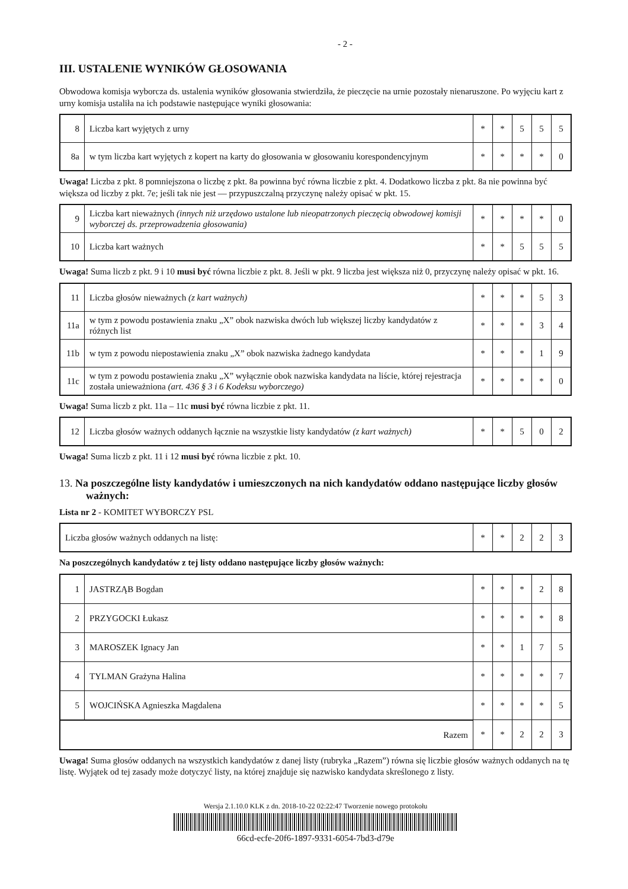- 2 -
III. USTALENIE WYNIKÓW GŁOSOWANIA
Obwodowa komisja wyborcza ds. ustalenia wyników głosowania stwierdziła, że pieczęcie na urnie pozostały nienaruszone. Po wyjęciu kart z urny komisja ustaliła na ich podstawie następujące wyniki głosowania:
| 8 | Liczba kart wyjętych z urny | * | * | 5 | 5 | 5 |
| 8a | w tym liczba kart wyjętych z kopert na karty do głosowania w głosowaniu korespondencyjnym | * | * | * | * | 0 |
Uwaga! Liczba z pkt. 8 pomniejszona o liczbę z pkt. 8a powinna być równa liczbie z pkt. 4. Dodatkowo liczba z pkt. 8a nie powinna być większa od liczby z pkt. 7e; jeśli tak nie jest — przypuszczalną przyczynę należy opisać w pkt. 15.
| 9 | Liczba kart nieważnych (innych niż urzędowo ustalone lub nieopatrzonych pieczęcią obwodowej komisji wyborczej ds. przeprowadzenia głosowania) | * | * | * | * | 0 |
| 10 | Liczba kart ważnych | * | * | 5 | 5 | 5 |
Uwaga! Suma liczb z pkt. 9 i 10 musi być równa liczbie z pkt. 8. Jeśli w pkt. 9 liczba jest większa niż 0, przyczynę należy opisać w pkt. 16.
| 11 | Liczba głosów nieważnych (z kart ważnych) | * | * | * | 5 | 3 |
| 11a | w tym z powodu postawienia znaku „X” obok nazwiska dwóch lub większej liczby kandydatów z różnych list | * | * | * | 3 | 4 |
| 11b | w tym z powodu niepostawienia znaku „X” obok nazwiska żadnego kandydata | * | * | * | 1 | 9 |
| 11c | w tym z powodu postawienia znaku „X” wyłącznie obok nazwiska kandydata na liście, której rejestracja została unieważniona (art. 436 § 3 i 6 Kodeksu wyborczego) | * | * | * | * | 0 |
Uwaga! Suma liczb z pkt. 11a – 11c musi być równa liczbie z pkt. 11.
| 12 | Liczba głosów ważnych oddanych łącznie na wszystkie listy kandydatów (z kart ważnych) | * | * | 5 | 0 | 2 |
Uwaga! Suma liczb z pkt. 11 i 12 musi być równa liczbie z pkt. 10.
13. Na poszczególne listy kandydatów i umieszczonych na nich kandydatów oddano następujące liczby głosów ważnych:
Lista nr 2 - KOMITET WYBORCZY PSL
| Liczba głosów ważnych oddanych na listę: | * | * | 2 | 2 | 3 |
Na poszczególnych kandydatów z tej listy oddano następujące liczby głosów ważnych:
| 1 | JASTRZĄB Bogdan | * | * | * | 2 | 8 |
| 2 | PRZYGOCKI Łukasz | * | * | * | * | 8 |
| 3 | MAROSZEK Ignacy Jan | * | * | 1 | 7 | 5 |
| 4 | TYLMAN Grażyna Halina | * | * | * | * | 7 |
| 5 | WOJCIŃSKA Agnieszka Magdalena | * | * | * | * | 5 |
| Razem | | * | * | 2 | 2 | 3 |
Uwaga! Suma głosów oddanych na wszystkich kandydatów z danej listy (rubryka „Razem”) równa się liczbie głosów ważnych oddanych na tę listę. Wyjątek od tej zasady może dotyczyć listy, na której znajduje się nazwisko kandydata skreślonego z listy.
Wersja 2.1.10.0 KLK z dn. 2018-10-22 02:22:47 Tworzenie nowego protokołu
66cd-ecfe-20f6-1897-9331-6054-7bd3-d79e